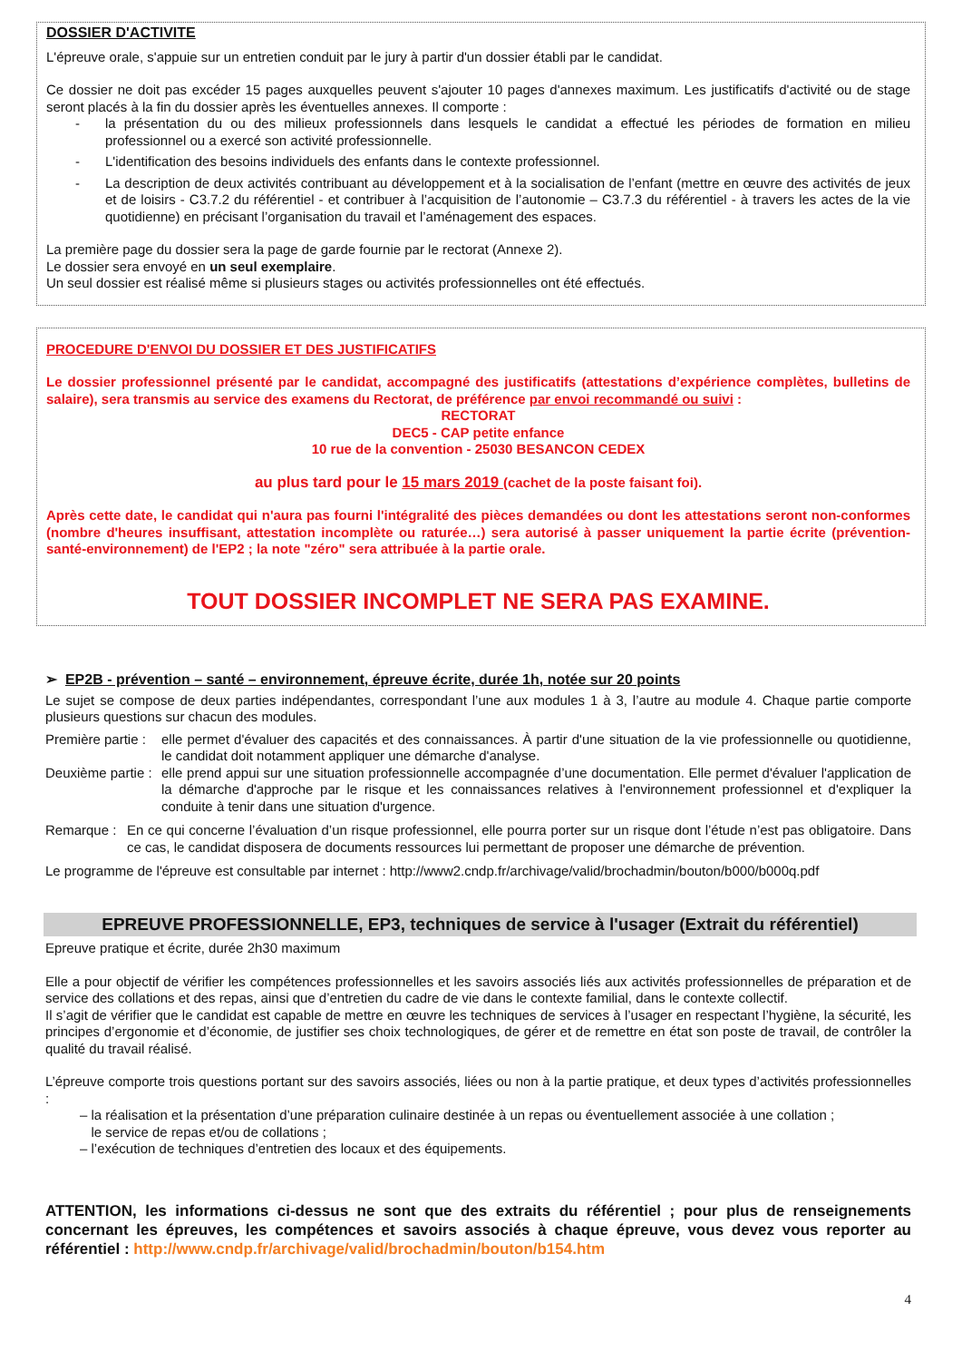DOSSIER D'ACTIVITE
L'épreuve orale, s'appuie sur un entretien conduit par le jury à partir d'un dossier établi par le candidat.
Ce dossier ne doit pas excéder 15 pages auxquelles peuvent s'ajouter 10 pages d'annexes maximum. Les justificatifs d'activité ou de stage seront placés à la fin du dossier après les éventuelles annexes. Il comporte :
- la présentation du ou des milieux professionnels dans lesquels le candidat a effectué les périodes de formation en milieu professionnel ou a exercé son activité professionnelle.
- L'identification des besoins individuels des enfants dans le contexte professionnel.
- La description de deux activités contribuant au développement et à la socialisation de l’enfant (mettre en œuvre des activités de jeux et de loisirs - C3.7.2 du référentiel - et contribuer à l’acquisition de l’autonomie – C3.7.3 du référentiel - à travers les actes de la vie quotidienne) en précisant l’organisation du travail et l’aménagement des espaces.
La première page du dossier sera la page de garde fournie par le rectorat (Annexe 2).
Le dossier sera envoyé en un seul exemplaire.
Un seul dossier est réalisé même si plusieurs stages ou activités professionnelles ont été effectués.
PROCEDURE D'ENVOI DU DOSSIER ET DES JUSTIFICATIFS
Le dossier professionnel présenté par le candidat, accompagné des justificatifs (attestations d’expérience complètes, bulletins de salaire), sera transmis au service des examens du Rectorat, de préférence par envoi recommandé ou suivi :
RECTORAT
DEC5 - CAP petite enfance
10 rue de la convention - 25030 BESANCON CEDEX
au plus tard pour le 15 mars 2019 (cachet de la poste faisant foi).
Après cette date, le candidat qui n'aura pas fourni l'intégralité des pièces demandées ou dont les attestations seront non-conformes (nombre d'heures insuffisant, attestation incomplète ou raturée…) sera autorisé à passer uniquement la partie écrite (prévention-santé-environnement) de l'EP2 ; la note "zéro" sera attribuée à la partie orale.
TOUT DOSSIER INCOMPLET NE SERA PAS EXAMINE.
➢ EP2B - prévention – santé – environnement, épreuve écrite, durée 1h, notée sur 20 points
Le sujet se compose de deux parties indépendantes, correspondant l’une aux modules 1 à 3, l’autre au module 4. Chaque partie comporte plusieurs questions sur chacun des modules.
Première partie : elle permet d'évaluer des capacités et des connaissances. À partir d'une situation de la vie professionnelle ou quotidienne, le candidat doit notamment appliquer une démarche d'analyse.
Deuxième partie : elle prend appui sur une situation professionnelle accompagnée d’une documentation. Elle permet d'évaluer l'application de la démarche d'approche par le risque et les connaissances relatives à l'environnement professionnel et d'expliquer la conduite à tenir dans une situation d'urgence.
Remarque : En ce qui concerne l’évaluation d’un risque professionnel, elle pourra porter sur un risque dont l’étude n’est pas obligatoire. Dans ce cas, le candidat disposera de documents ressources lui permettant de proposer une démarche de prévention.
Le programme de l'épreuve est consultable par internet : http://www2.cndp.fr/archivage/valid/brochadmin/bouton/b000/b000q.pdf
EPREUVE PROFESSIONNELLE, EP3, techniques de service à l'usager (Extrait du référentiel)
Epreuve pratique et écrite, durée 2h30 maximum
Elle a pour objectif de vérifier les compétences professionnelles et les savoirs associés liés aux activités professionnelles de préparation et de service des collations et des repas, ainsi que d’entretien du cadre de vie dans le contexte familial, dans le contexte collectif.
Il s’agit de vérifier que le candidat est capable de mettre en œuvre les techniques de services à l’usager en respectant l’hygiène, la sécurité, les principes d’ergonomie et d’économie, de justifier ses choix technologiques, de gérer et de remettre en état son poste de travail, de contrôler la qualité du travail réalisé.
L’épreuve comporte trois questions portant sur des savoirs associés, liées ou non à la partie pratique, et deux types d’activités professionnelles :
– la réalisation et la présentation d’une préparation culinaire destinée à un repas ou éventuellement associée à une collation ;
le service de repas et/ou de collations ;
– l’exécution de techniques d’entretien des locaux et des équipements.
ATTENTION, les informations ci-dessus ne sont que des extraits du référentiel ; pour plus de renseignements concernant les épreuves, les compétences et savoirs associés à chaque épreuve, vous devez vous reporter au référentiel : http://www.cndp.fr/archivage/valid/brochadmin/bouton/b154.htm
4